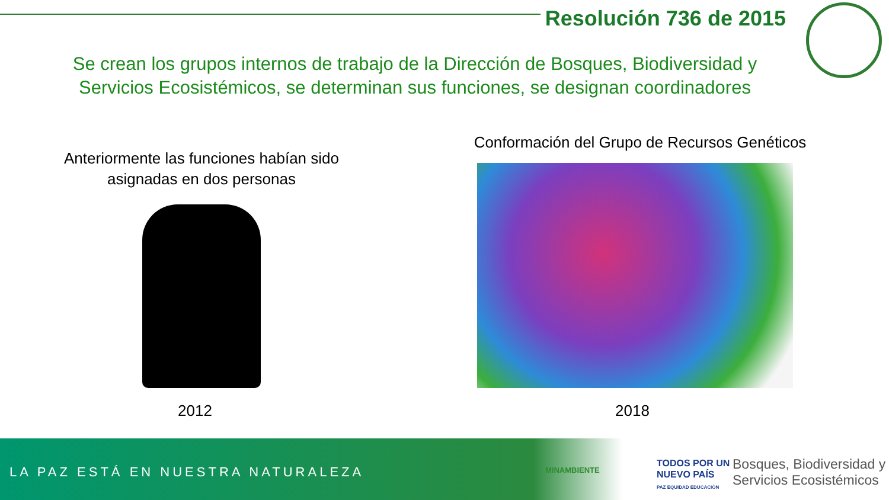Resolución 736 de 2015
Se crean los grupos internos de trabajo de la Dirección de Bosques, Biodiversidad y Servicios Ecosistémicos, se determinan sus funciones, se designan coordinadores
Anteriormente las funciones habían sido asignadas en dos personas
Conformación del Grupo de Recursos Genéticos
2012 2018
LA PAZ ESTÁ EN NUESTRA NATURALEZA
MINAMBIENTE
TODOS POR UN
NUEVO PAÍS
PAZ EQUIDAD EDUCACIÓN
Bosques, Biodiversidad y
Servicios Ecosistémicos